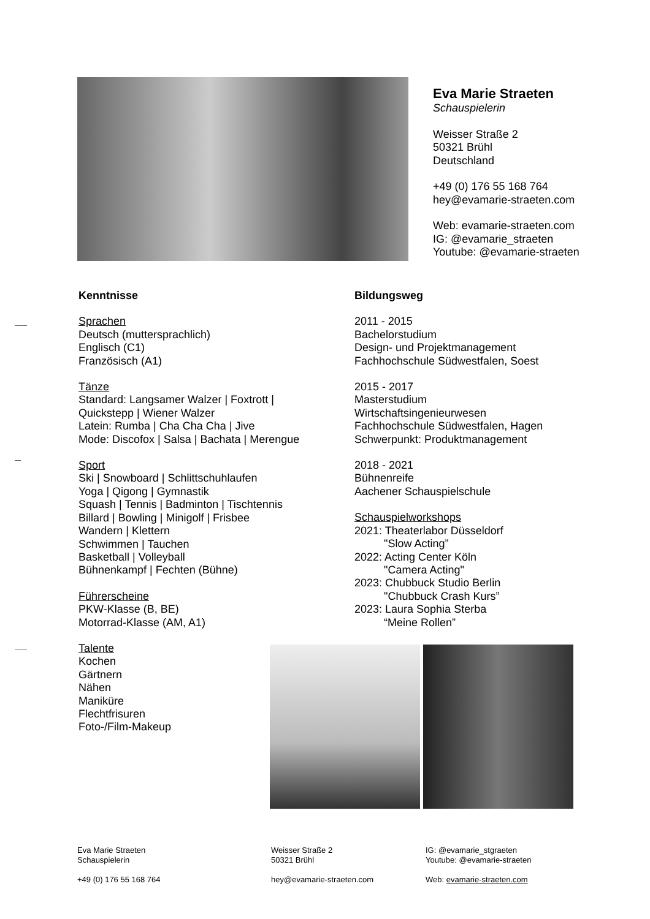Eva Marie Straeten
Schauspielerin
Weisser Straße 2
50321 Brühl
Deutschland
+49 (0) 176 55 168 764
hey@evamarie-straeten.com
Web: evamarie-straeten.com
IG: @evamarie_straeten
Youtube: @evamarie-straeten
Kenntnisse
Sprachen
Deutsch (muttersprachlich)
Englisch (C1)
Französisch (A1)
Tänze
Standard: Langsamer Walzer | Foxtrott |
Quickstepp | Wiener Walzer
Latein: Rumba | Cha Cha Cha | Jive
Mode: Discofox | Salsa | Bachata | Merengue
Sport
Ski | Snowboard | Schlittschuhlaufen
Yoga | Qigong | Gymnastik
Squash | Tennis | Badminton | Tischtennis
Billard | Bowling | Minigolf | Frisbee
Wandern | Klettern
Schwimmen | Tauchen
Basketball | Volleyball
Bühnenkampf | Fechten (Bühne)
Führerscheine
PKW-Klasse (B, BE)
Motorrad-Klasse (AM, A1)
Talente
Kochen
Gärtnern
Nähen
Maniküre
Flechtfrisuren
Foto-/Film-Makeup
Bildungsweg
2011 - 2015
Bachelorstudium
Design- und Projektmanagement
Fachhochschule Südwestfalen, Soest
2015 - 2017
Masterstudium
Wirtschaftsingenieurwesen
Fachhochschule Südwestfalen, Hagen
Schwerpunkt: Produktmanagement
2018 - 2021
Bühnenreife
Aachener Schauspielschule
Schauspielworkshops
2021: Theaterlabor Düsseldorf
"Slow Acting”
2022: Acting Center Köln
"Camera Acting"
2023: Chubbuck Studio Berlin
"Chubbuck Crash Kurs”
2023: Laura Sophia Sterba
“Meine Rollen”
Eva Marie Straeten
Schauspielerin
+49 (0) 176 55 168 764
Weisser Straße 2
50321 Brühl
hey@evamarie-straeten.com
IG: @evamarie_stgraeten
Youtube: @evamarie-straeten
Web: evamarie-straeten.com